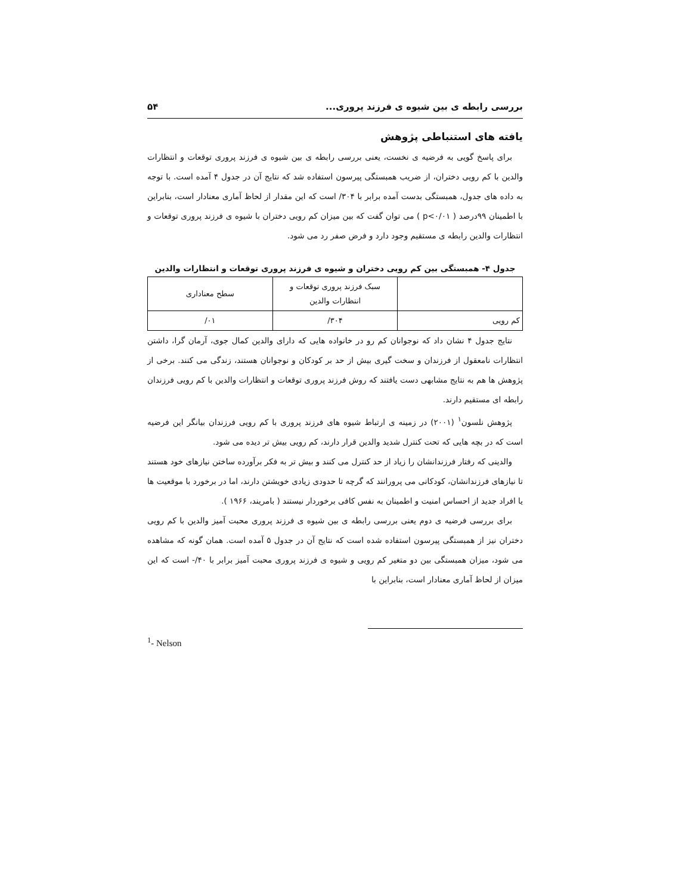بررسی رابطه ی بین شیوه ی فرزند پروری... ۵۴
یافته های استنباطی پژوهش
برای پاسخ گویی به فرضیه ی نخست، یعنی بررسی رابطه ی بین شیوه ی فرزند پروری توقعات و انتظارات والدین با کم رویی دختران، از ضریب همبستگی پیرسون استفاده شد که نتایج آن در جدول ۴ آمده است. با توجه به داده های جدول، همبستگی بدست آمده برابر با ۳۰۴/ است که این مقدار از لحاظ آماری معنادار است، بنابراین با اطمینان ۹۹درصد ( p<۰/۰۱ ) می توان گفت که بین میزان کم رویی دختران با شیوه ی فرزند پروری توقعات و انتظارات والدین رابطه ی مستقیم وجود دارد و فرض صفر رد می شود.
جدول ۴- همبستگی بین کم رویی دختران و شیوه ی فرزند پروری توقعات و انتظارات والدین
| | سبک فرزند پروری توقعات و انتظارات والدین | سطح معناداری |
| --- | --- | --- |
| کم رویی | ۳۰۴/ | ۰۱/ |
نتایج جدول ۴ نشان داد که نوجوانان کم رو در خانواده هایی که دارای والدین کمال جوی، آرمان گرا، داشتن انتظارات نامعقول از فرزندان و سخت گیری بیش از حد بر کودکان و نوجوانان هستند، زندگی می کنند. برخی از پژوهش ها هم به نتایج مشابهی دست یافتند که روش فرزند پروری توقعات و انتظارات والدین با کم رویی فرزندان رابطه ای مستقیم دارند.
پژوهش نلسون<sup>۱</sup> (۲۰۰۱) در زمینه ی ارتباط شیوه های فرزند پروری با کم رویی فرزندان بیانگر این فرضیه است که در بچه هایی که تحت کنترل شدید والدین قرار دارند، کم رویی بیش تر دیده می شود.
والدینی که رفتار فرزندانشان را زیاد از حد کنترل می کنند و بیش تر به فکر برآورده ساختن نیازهای خود هستند تا نیازهای فرزندانشان، کودکانی می پرورانند که گرچه تا حدودی زیادی خویشتن دارند، اما در برخورد با موقعیت ها یا افراد جدید از احساس امنیت و اطمینان به نفس کافی برخوردار نیستند ( بامریند، ۱۹۶۶ ).
برای بررسی فرضیه ی دوم یعنی بررسی رابطه ی بین شیوه ی فرزند پروری محبت آمیز والدین با کم رویی دختران نیز از همبستگی پیرسون استفاده شده است که نتایج آن در جدول ۵ آمده است. همان گونه که مشاهده می شود، میزان همبستگی بین دو متغیر کم رویی و شیوه ی فرزند پروری محبت آمیز برابر با ۴۰/- است که این میزان از لحاظ آماری معنادار است، بنابراین با
<sup>1</sup>- Nelson